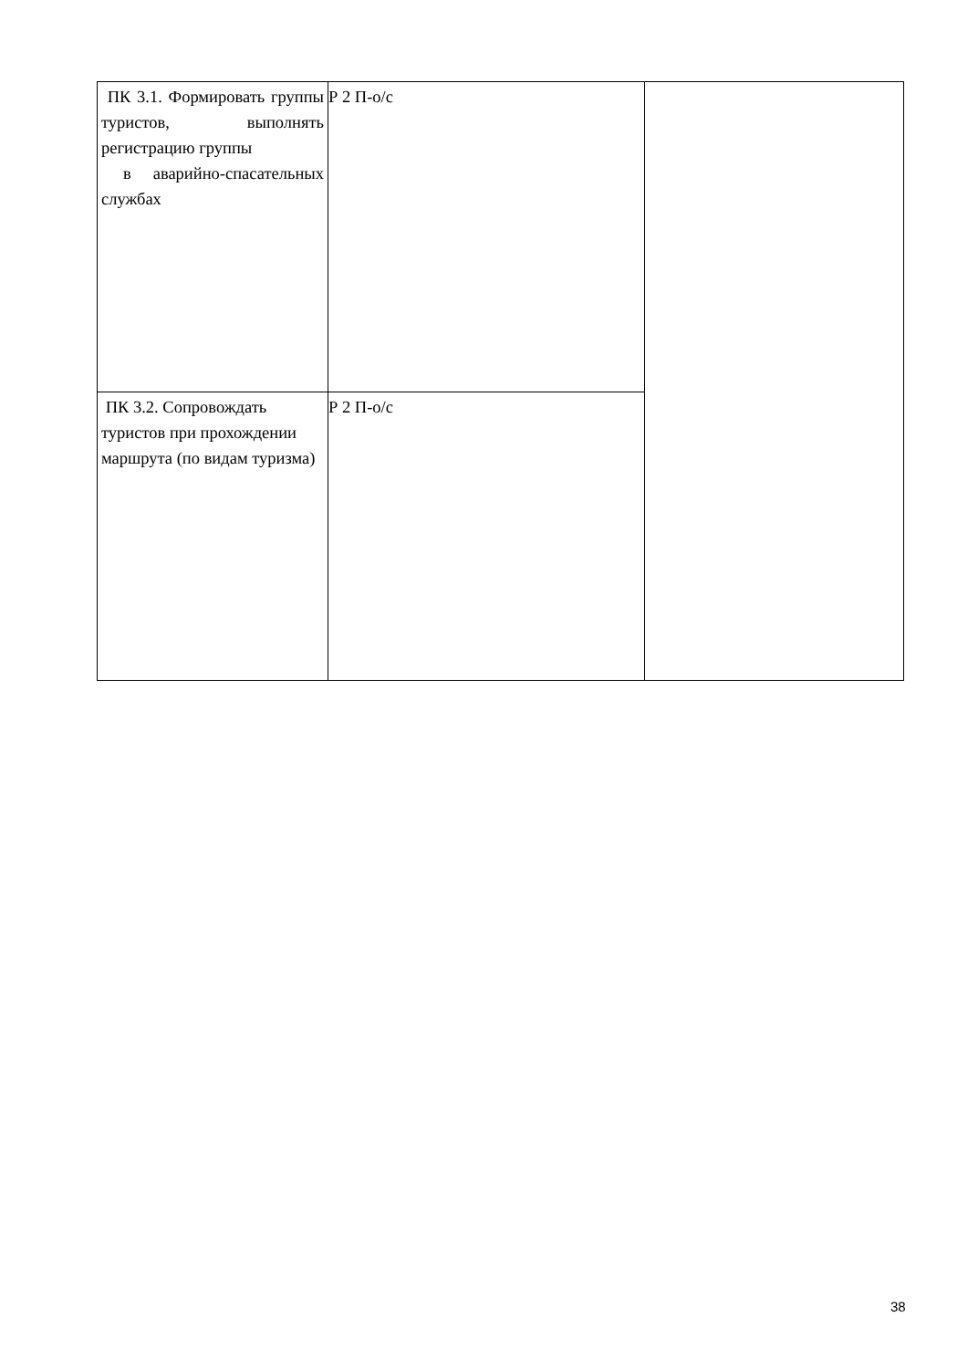| ПК 3.1. Формировать группы туристов, выполнять регистрацию группы в аварийно-спасательных службах | Р 2 П-о/с | |
| ПК 3.2. Сопровождать туристов при прохождении маршрута (по видам туризма) | Р 2 П-о/с | |
38